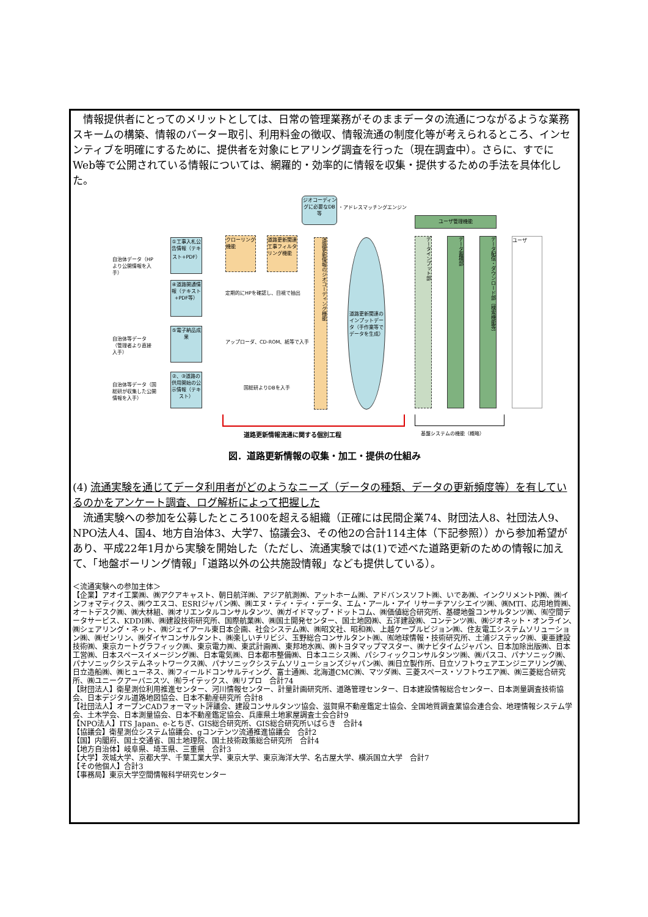情報提供者にとってのメリットとしては、日常の管理業務がそのままデータの流通につながるような業務スキームの構築、情報のバーター取引、利用料金の徴収、情報流通の制度化等が考えられるところ、インセンティブを明確にするために、提供者を対象にヒアリング調査を行った（現在調査中）。さらに、すでにWeb等で公開されている情報については、網羅的・効率的に情報を収集・提供するための手法を具体化した。
ジオコーディングに必要なDB等
・アドレスマッチングエンジン
ユーザ管理機能
自治体データ（HPより公開情報を入手）
①工事入札公告情報（テキスト+PDF）
クローリング機能
道路更新関連工事フィルタリング機能
道路更新情報のジオコーディング機能
道路更新関連のインプットデータ（手作業等でデータを生成）
データインプット部
データ蓄積部
データ配信・ダウンロード部（検索機能等）
ユーザ
④道路開通情報（テキスト+PDF等）
定期的にHPを確認し、目視で抽出
自治体等データ（管理者より直接入手）
⑤電子納品成果
アップローダ、CD-ROM、紙等で入手
自治体等データ（国総研が収集した公開情報を入手）
②、③道路の供用開始の公示情報（テキスト）
国総研よりDBを入手
道路更新情報流通に関する個別工程 基盤システムの機能（概略）
図．道路更新情報の収集・加工・提供の仕組み
(4) 流通実験を通じてデータ利用者がどのようなニーズ（データの種類、データの更新頻度等）を有しているのかをアンケート調査、ログ解析によって把握した
　流通実験への参加を公募したところ100を超える組織（正確には民間企業74、財団法人8、社団法人9、NPO法人4、国4、地方自治体3、大学7、協議会3、その他2の合計114主体（下記参照））から参加希望があり、平成22年1月から実験を開始した（ただし、流通実験では(1)で述べた道路更新のための情報に加えて、「地盤ボーリング情報」「道路以外の公共施設情報」なども提供している）。
＜流通実験への参加主体＞
【企業】アオイ工業㈱、㈱アクアキャスト、朝日航洋㈱、アジア航測㈱、アットホーム㈱、アドバンスソフト㈱、いであ㈱、インクリメントP㈱、㈱インフォマティクス、㈱ウエスコ、ESRIジャパン㈱、㈱エヌ・ティ・ティ・データ、エム・アール・アイ リサーチアソシエイツ㈱、㈱MTI、応用地質㈱、オートデスク㈱、㈱大林組、㈱オリエンタルコンサルタンツ、㈱ガイドマップ・ドットコム、㈱価値総合研究所、基礎地盤コンサルタンツ㈱、㈲空間データサービス、KDDI㈱、㈱建設技術研究所、国際航業㈱、㈱国土開発センター、国土地図㈱、五洋建設㈱、コンテンツ㈱、㈱ジオネット・オンライン、㈱シェアリング・ネット、㈱ジェイアール東日本企画、社会システム㈱、㈱昭文社、昭和㈱、上越ケーブルビジョン㈱、住友電工システムソリューション㈱、㈱ゼンリン、㈱ダイヤコンサルタント、㈱楽しいチリビジ、玉野総合コンサルタント㈱、㈲地球情報・技術研究所、土浦ジステック㈱、東亜建設技術㈱、東京カートグラフィック㈱、東京電力㈱、東武計画㈱、東邦地水㈱、㈱トヨタマップマスター、㈱ナビタイムジャパン、日本加除出版㈱、日本工営㈱、日本スペースイメージング㈱、日本電気㈱、日本都市整備㈱、日本ユニシス㈱、パシフィックコンサルタンツ㈱、㈱パスコ、パナソニック㈱、パナソニックシステムネットワークス㈱、パナソニックシステムソリューションズジャパン㈱、㈱日立製作所、日立ソフトウェアエンジニアリング㈱、日立造船㈱、㈱ヒューネス、㈱フィールドコンサルティング、富士通㈱、北海道CMC㈱、マツダ㈱、三菱スペース・ソフトウエア㈱、㈱三菱総合研究所、㈱ユニークアーバニスツ、㈲ライテックス、㈱リプロ　合計74
【財団法人】衛星測位利用推進センター、河川情報センター、計量計画研究所、道路管理センター、日本建設情報総合センター、日本測量調査技術協会、日本デジタル道路地図協会、日本不動産研究所 合計8
【社団法人】オープンCADフォーマット評議会、建設コンサルタンツ協会、滋賀県不動産鑑定士協会、全国地質調査業協会連合会、地理情報システム学会、土木学会、日本測量協会、日本不動産鑑定協会、兵庫県土地家屋調査士会合計9
【NPO法人】ITS Japan、e-とちぎ、GIS総合研究所、GIS総合研究所いばらき　合計4
【協議会】衛星測位システム協議会、gコンテンツ流通推進協議会　合計2
【国】内閣府、国土交通省、国土地理院、国土技術政策総合研究所　合計4
【地方自治体】岐阜県、埼玉県、三重県　合計3
【大学】茨城大学、京都大学、千葉工業大学、東京大学、東京海洋大学、名古屋大学、横浜国立大学　合計7
【その他個人】合計3
【事務局】東京大学空間情報科学研究センター